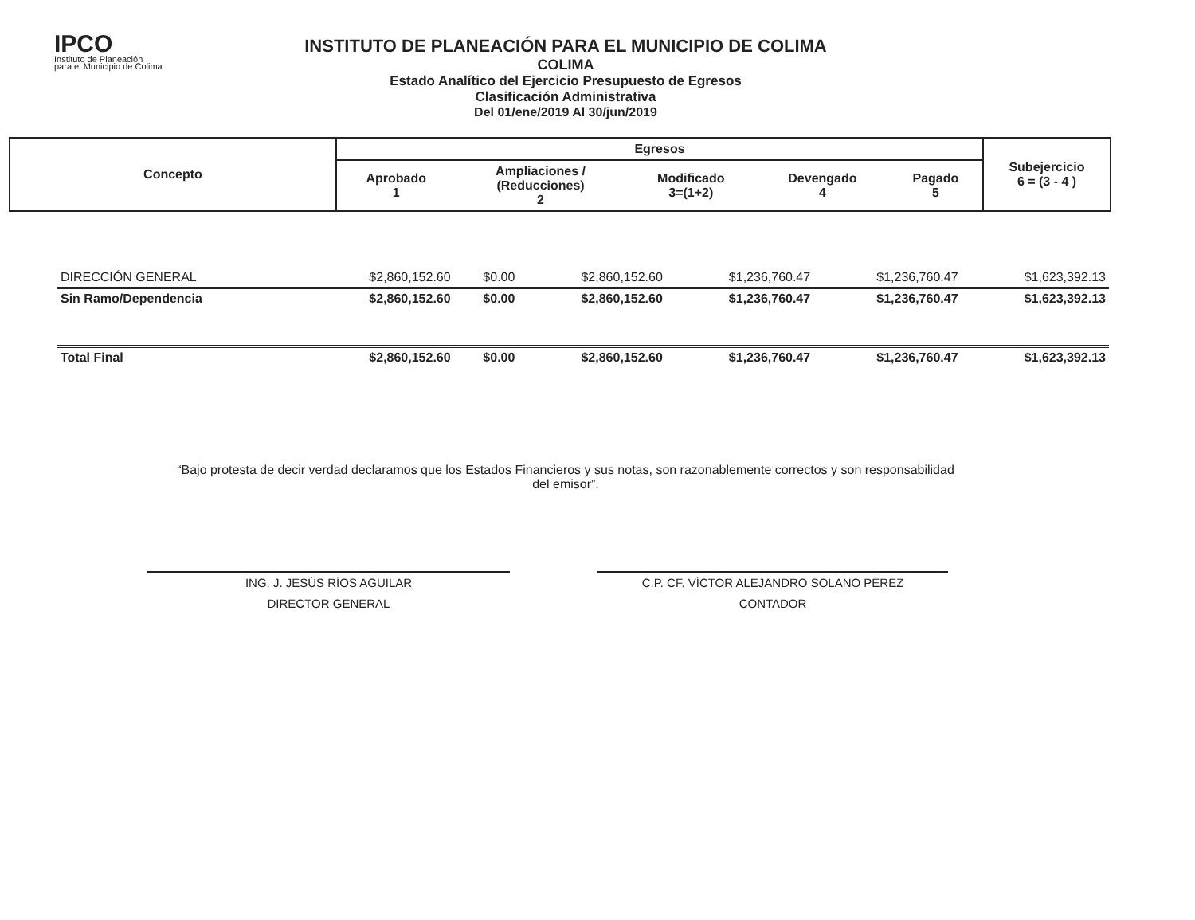IPCO
Instituto de Planeación
para el Municipio de Colima
INSTITUTO DE PLANEACIÓN PARA EL MUNICIPIO DE COLIMA
COLIMA
Estado Analítico del Ejercicio Presupuesto de Egresos
Clasificación Administrativa
Del 01/ene/2019 Al 30/jun/2019
| Concepto | Egresos | | | | | Subejercicio 6 = (3 - 4 ) |
| | Aprobado 1 | Ampliaciones / (Reducciones) 2 | Modificado 3=(1+2) | Devengado 4 | Pagado 5 | |
| DIRECCIÓN GENERAL | $2,860,152.60 | $0.00 | $2,860,152.60 | $1,236,760.47 | $1,236,760.47 | $1,623,392.13 |
| Sin Ramo/Dependencia | $2,860,152.60 | $0.00 | $2,860,152.60 | $1,236,760.47 | $1,236,760.47 | $1,623,392.13 |
| Total Final | $2,860,152.60 | $0.00 | $2,860,152.60 | $1,236,760.47 | $1,236,760.47 | $1,623,392.13 |
“Bajo protesta de decir verdad declaramos que los Estados Financieros y sus notas, son razonablemente correctos y son responsabilidad del emisor”.
ING. J. JESÚS RÍOS AGUILAR
DIRECTOR GENERAL
C.P. CF. VÍCTOR ALEJANDRO SOLANO PÉREZ
CONTADOR